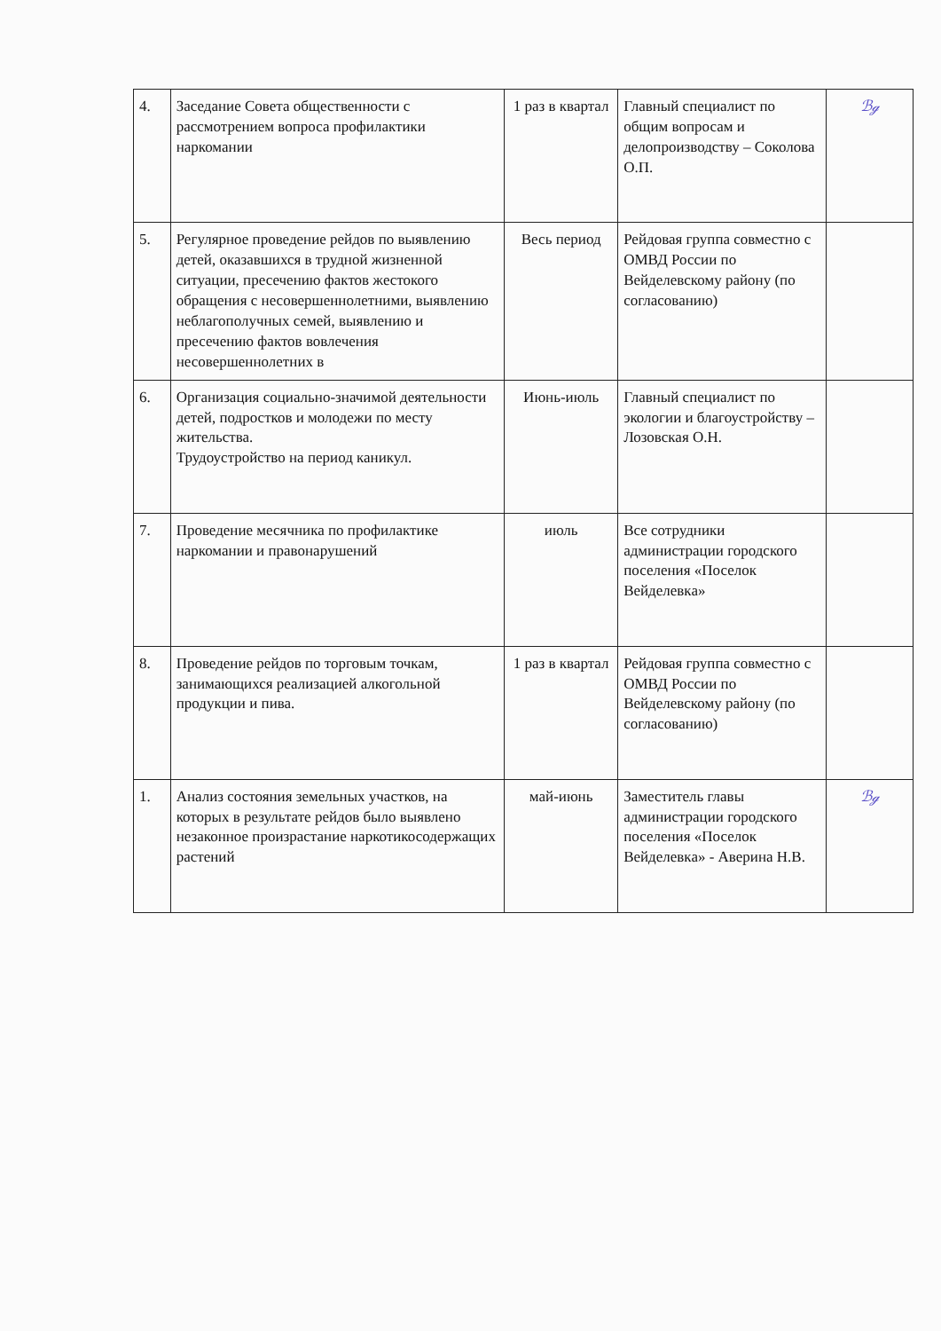| 4. | Заседание Совета общественности с рассмотрением вопроса профилактики наркомании | 1 раз в квартал | Главный специалист по общим вопросам и делопроизводству – Соколова О.П. | ℬℊ |
| 5. | Регулярное проведение рейдов по выявлению детей, оказавшихся в трудной жизненной ситуации, пресечению фактов жестокого обращения с несовершеннолетними, выявлению неблагополучных семей, выявлению и пресечению фактов вовлечения несовершеннолетних в | Весь период | Рейдовая группа совместно с ОМВД России по Вейделевскому району (по согласованию) | |
| 6. | Организация социально-значимой деятельности детей, подростков и молодежи по месту жительства. Трудоустройство на период каникул. | Июнь-июль | Главный специалист по экологии и благоустройству – Лозовская О.Н. | |
| 7. | Проведение месячника по профилактике наркомании и правонарушений | июль | Все сотрудники администрации городского поселения «Поселок Вейделевка» | |
| 8. | Проведение рейдов по торговым точкам, занимающихся реализацией алкогольной продукции и пива. | 1 раз в квартал | Рейдовая группа совместно с ОМВД России по Вейделевскому району (по согласованию) | |
| 1. | Анализ состояния земельных участков, на которых в результате рейдов было выявлено незаконное произрастание наркотикосодержащих растений | май-июнь | Заместитель главы администрации городского поселения «Поселок Вейделевка» - Аверина Н.В. | ℬℊ |